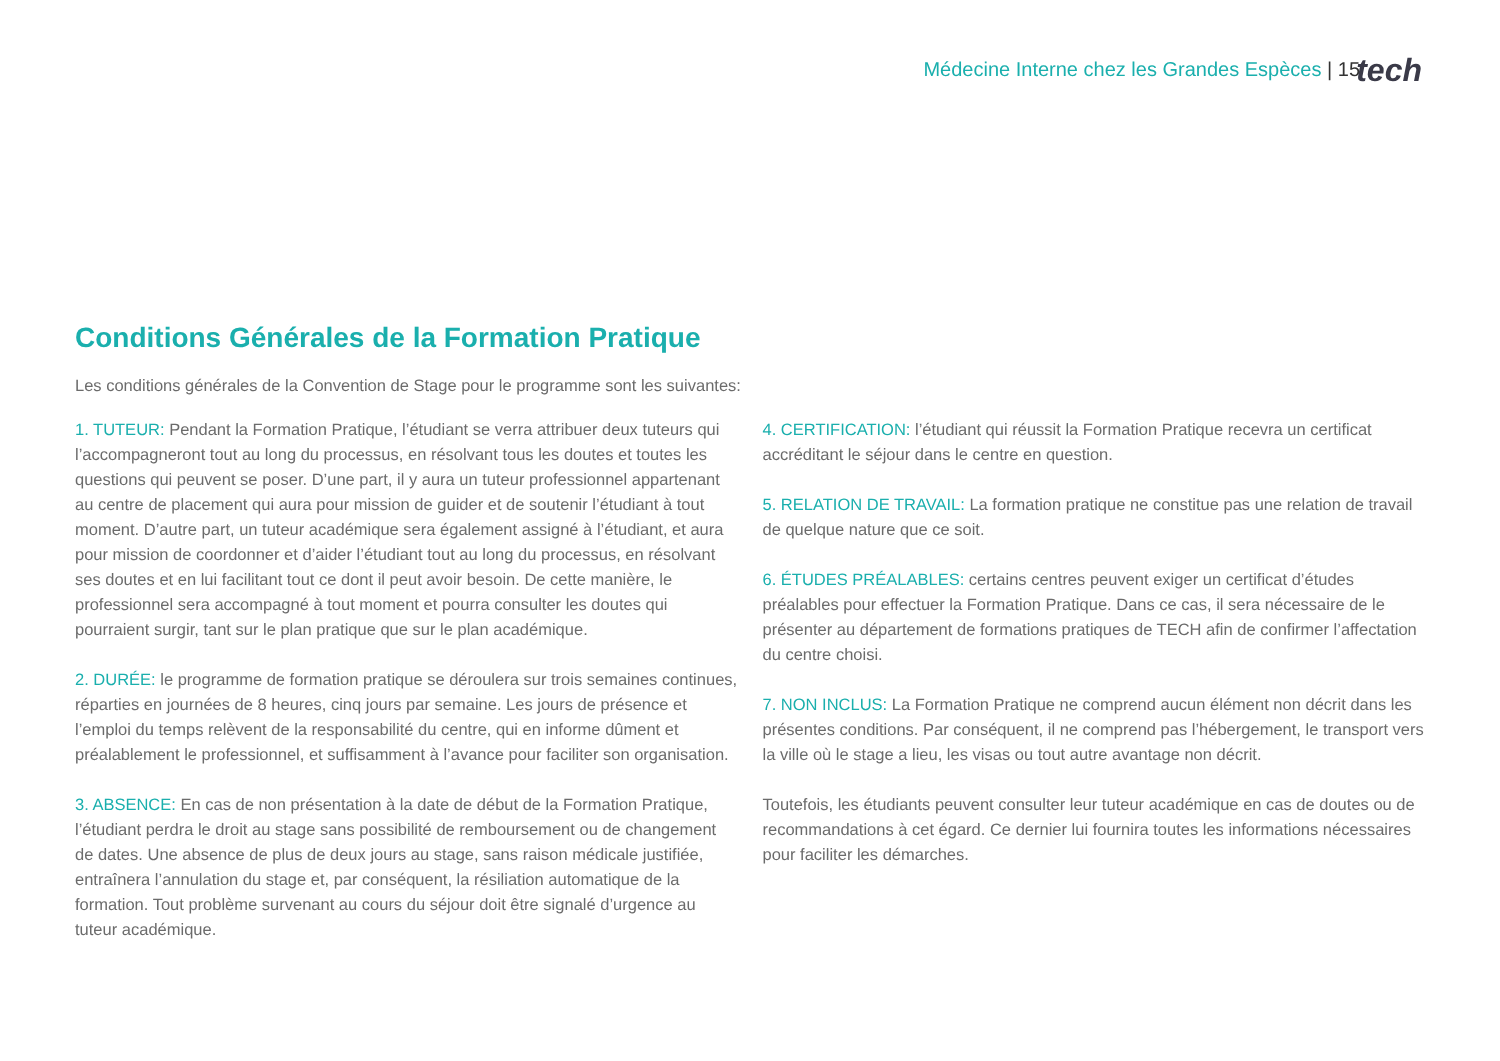Médecine Interne chez les Grandes Espèces | 15
tech
Conditions Générales de la Formation Pratique
Les conditions générales de la Convention de Stage pour le programme sont les suivantes:
1. TUTEUR: Pendant la Formation Pratique, l’étudiant se verra attribuer deux tuteurs qui l’accompagneront tout au long du processus, en résolvant tous les doutes et toutes les questions qui peuvent se poser. D’une part, il y aura un tuteur professionnel appartenant au centre de placement qui aura pour mission de guider et de soutenir l’étudiant à tout moment. D’autre part, un tuteur académique sera également assigné à l’étudiant, et aura pour mission de coordonner et d’aider l’étudiant tout au long du processus, en résolvant ses doutes et en lui facilitant tout ce dont il peut avoir besoin. De cette manière, le professionnel sera accompagné à tout moment et pourra consulter les doutes qui pourraient surgir, tant sur le plan pratique que sur le plan académique.
2. DURÉE: le programme de formation pratique se déroulera sur trois semaines continues, réparties en journées de 8 heures, cinq jours par semaine. Les jours de présence et l’emploi du temps relèvent de la responsabilité du centre, qui en informe dûment et préalablement le professionnel, et suffisamment à l’avance pour faciliter son organisation.
3. ABSENCE: En cas de non présentation à la date de début de la Formation Pratique, l’étudiant perdra le droit au stage sans possibilité de remboursement ou de changement de dates. Une absence de plus de deux jours au stage, sans raison médicale justifiée, entraînera l’annulation du stage et, par conséquent, la résiliation automatique de la formation. Tout problème survenant au cours du séjour doit être signalé d’urgence au tuteur académique.
4. CERTIFICATION: l’étudiant qui réussit la Formation Pratique recevra un certificat accréditant le séjour dans le centre en question.
5. RELATION DE TRAVAIL: La formation pratique ne constitue pas une relation de travail de quelque nature que ce soit.
6. ÉTUDES PRÉALABLES: certains centres peuvent exiger un certificat d’études préalables pour effectuer la Formation Pratique. Dans ce cas, il sera nécessaire de le présenter au département de formations pratiques de TECH afin de confirmer l’affectation du centre choisi.
7. NON INCLUS: La Formation Pratique ne comprend aucun élément non décrit dans les présentes conditions. Par conséquent, il ne comprend pas l’hébergement, le transport vers la ville où le stage a lieu, les visas ou tout autre avantage non décrit.
Toutefois, les étudiants peuvent consulter leur tuteur académique en cas de doutes ou de recommandations à cet égard. Ce dernier lui fournira toutes les informations nécessaires pour faciliter les démarches.